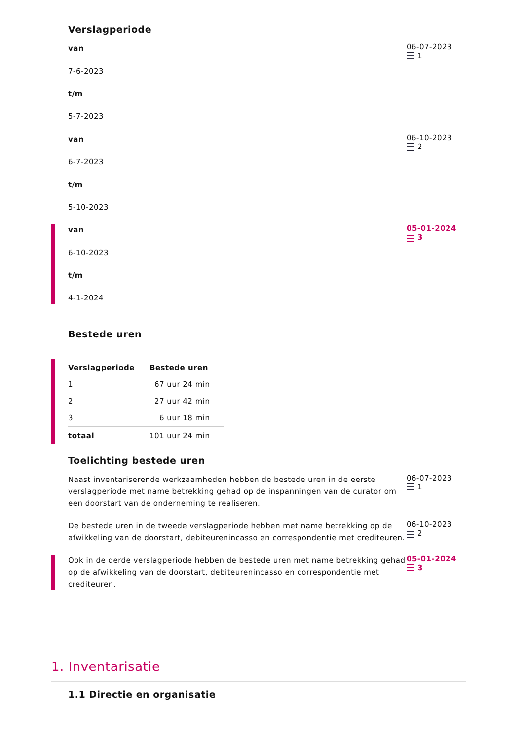Verslagperiode
van
7-6-2023
t/m
5-7-2023
06-07-2023
1
van
6-7-2023
t/m
5-10-2023
06-10-2023
2
van
6-10-2023
t/m
4-1-2024
05-01-2024
3
Bestede uren
| Verslagperiode | Bestede uren |
| --- | --- |
| 1 | 67 uur 24 min |
| 2 | 27 uur 42 min |
| 3 | 6 uur 18 min |
| totaal | 101 uur 24 min |
Toelichting bestede uren
Naast inventariserende werkzaamheden hebben de bestede uren in de eerste verslagperiode met name betrekking gehad op de inspanningen van de curator om een doorstart van de onderneming te realiseren.
06-07-2023
1
De bestede uren in de tweede verslagperiode hebben met name betrekking op de afwikkeling van de doorstart, debiteurenincasso en correspondentie met crediteuren.
06-10-2023
2
Ook in de derde verslagperiode hebben de bestede uren met name betrekking gehad op de afwikkeling van de doorstart, debiteurenincasso en correspondentie met crediteuren.
05-01-2024
3
1. Inventarisatie
1.1 Directie en organisatie